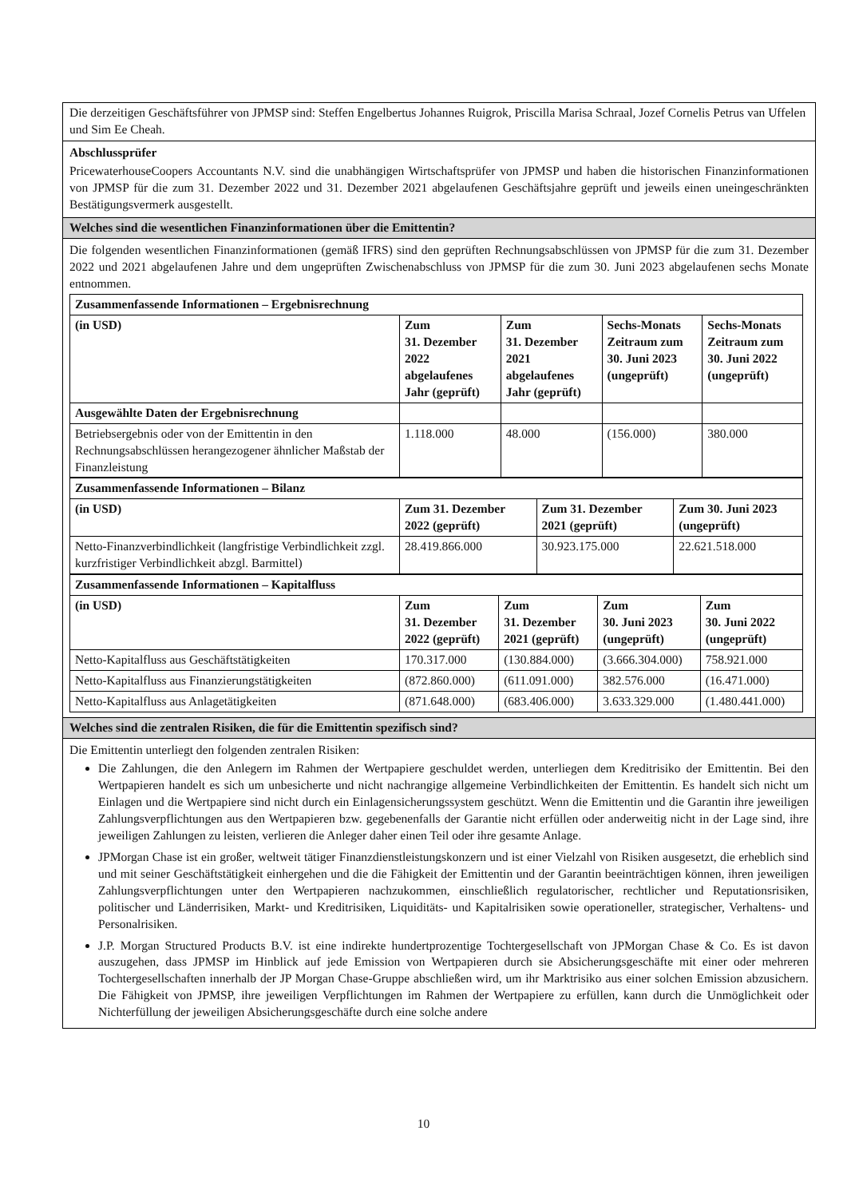Die derzeitigen Geschäftsführer von JPMSP sind: Steffen Engelbertus Johannes Ruigrok, Priscilla Marisa Schraal, Jozef Cornelis Petrus van Uffelen und Sim Ee Cheah.
Abschlussprüfer
PricewaterhouseCoopers Accountants N.V. sind die unabhängigen Wirtschaftsprüfer von JPMSP und haben die historischen Finanzinformationen von JPMSP für die zum 31. Dezember 2022 und 31. Dezember 2021 abgelaufenen Geschäftsjahre geprüft und jeweils einen uneingeschränkten Bestätigungsvermerk ausgestellt.
Welches sind die wesentlichen Finanzinformationen über die Emittentin?
Die folgenden wesentlichen Finanzinformationen (gemäß IFRS) sind den geprüften Rechnungsabschlüssen von JPMSP für die zum 31. Dezember 2022 und 2021 abgelaufenen Jahre und dem ungeprüften Zwischenabschluss von JPMSP für die zum 30. Juni 2023 abgelaufenen sechs Monate entnommen.
| Zusammenfassende Informationen – Ergebnisrechnung | | | | |
| (in USD) | Zum 31. Dezember 2022 abgelaufenes Jahr (geprüft) | Zum 31. Dezember 2021 abgelaufenes Jahr (geprüft) | Sechs-Monats Zeitraum zum 30. Juni 2023 (ungeprüft) | Sechs-Monats Zeitraum zum 30. Juni 2022 (ungeprüft) |
| Ausgewählte Daten der Ergebnisrechnung | | | | |
| Betriebsergebnis oder von der Emittentin in den Rechnungsabschlüssen herangezogener ähnlicher Maßstab der Finanzleistung | 1.118.000 | 48.000 | (156.000) | 380.000 |
| Zusammenfassende Informationen – Bilanz | | | |
| (in USD) | Zum 31. Dezember 2022 (geprüft) | Zum 31. Dezember 2021 (geprüft) | Zum 30. Juni 2023 (ungeprüft) |
| Netto-Finanzverbindlichkeit (langfristige Verbindlichkeit zzgl. kurzfristiger Verbindlichkeit abzgl. Barmittel) | 28.419.866.000 | 30.923.175.000 | 22.621.518.000 |
| Zusammenfassende Informationen – Kapitalfluss | | | | |
| (in USD) | Zum 31. Dezember 2022 (geprüft) | Zum 31. Dezember 2021 (geprüft) | Zum 30. Juni 2023 (ungeprüft) | Zum 30. Juni 2022 (ungeprüft) |
| Netto-Kapitalfluss aus Geschäftstätigkeiten | 170.317.000 | (130.884.000) | (3.666.304.000) | 758.921.000 |
| Netto-Kapitalfluss aus Finanzierungstätigkeiten | (872.860.000) | (611.091.000) | 382.576.000 | (16.471.000) |
| Netto-Kapitalfluss aus Anlagetätigkeiten | (871.648.000) | (683.406.000) | 3.633.329.000 | (1.480.441.000) |
Welches sind die zentralen Risiken, die für die Emittentin spezifisch sind?
Die Emittentin unterliegt den folgenden zentralen Risiken:
Die Zahlungen, die den Anlegern im Rahmen der Wertpapiere geschuldet werden, unterliegen dem Kreditrisiko der Emittentin. Bei den Wertpapieren handelt es sich um unbesicherte und nicht nachrangige allgemeine Verbindlichkeiten der Emittentin. Es handelt sich nicht um Einlagen und die Wertpapiere sind nicht durch ein Einlagensicherungssystem geschützt. Wenn die Emittentin und die Garantin ihre jeweiligen Zahlungsverpflichtungen aus den Wertpapieren bzw. gegebenenfalls der Garantie nicht erfüllen oder anderweitig nicht in der Lage sind, ihre jeweiligen Zahlungen zu leisten, verlieren die Anleger daher einen Teil oder ihre gesamte Anlage.
JPMorgan Chase ist ein großer, weltweit tätiger Finanzdienstleistungskonzern und ist einer Vielzahl von Risiken ausgesetzt, die erheblich sind und mit seiner Geschäftstätigkeit einhergehen und die die Fähigkeit der Emittentin und der Garantin beeinträchtigen können, ihren jeweiligen Zahlungsverpflichtungen unter den Wertpapieren nachzukommen, einschließlich regulatorischer, rechtlicher und Reputationsrisiken, politischer und Länderrisiken, Markt- und Kreditrisiken, Liquiditäts- und Kapitalrisiken sowie operationeller, strategischer, Verhaltens- und Personalrisiken.
J.P. Morgan Structured Products B.V. ist eine indirekte hundertprozentige Tochtergesellschaft von JPMorgan Chase & Co. Es ist davon auszugehen, dass JPMSP im Hinblick auf jede Emission von Wertpapieren durch sie Absicherungsgeschäfte mit einer oder mehreren Tochtergesellschaften innerhalb der JP Morgan Chase-Gruppe abschließen wird, um ihr Marktrisiko aus einer solchen Emission abzusichern. Die Fähigkeit von JPMSP, ihre jeweiligen Verpflichtungen im Rahmen der Wertpapiere zu erfüllen, kann durch die Unmöglichkeit oder Nichterfüllung der jeweiligen Absicherungsgeschäfte durch eine solche andere
10